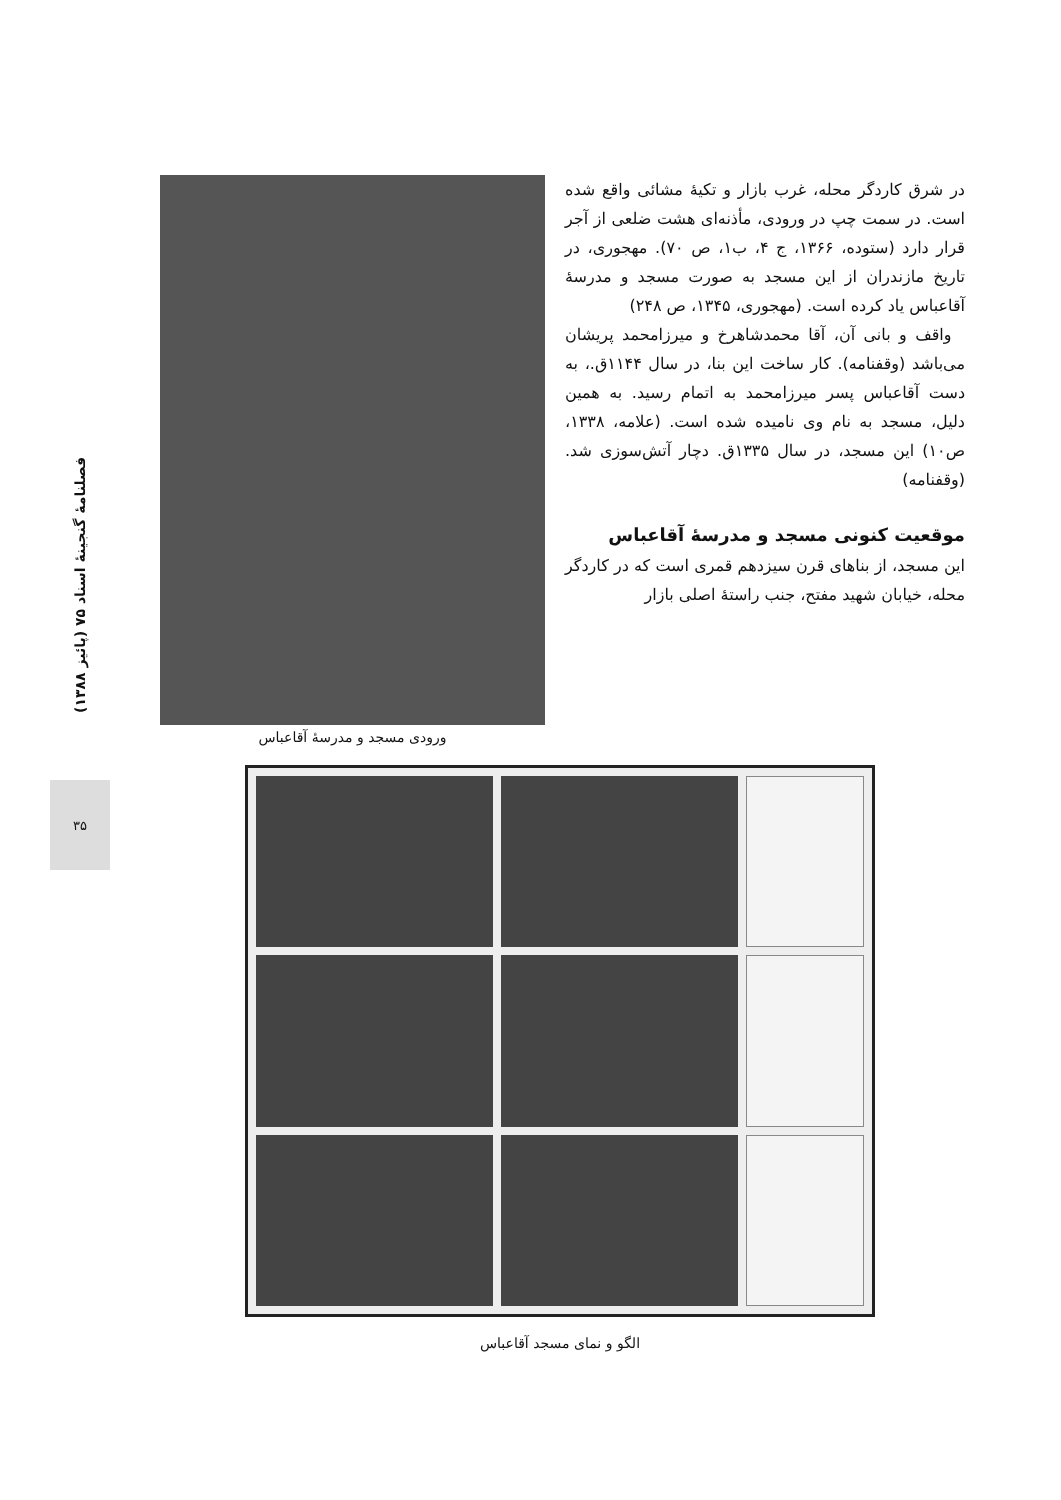فصلنامهٔ گنجینهٔ اسناد ۷۵ (پائیز ۱۳۸۸)
۳۵
در شرق کاردگر محله، غرب بازار و تکیهٔ مشائی واقع شده است. در سمت چپ در ورودی، مأذنه‌ای هشت ضلعی از آجر قرار دارد (ستوده، ۱۳۶۶، ج ۴، ب۱، ص ۷۰). مهجوری، در تاریخ مازندران از این مسجد به صورت مسجد و مدرسهٔ آقاعباس یاد کرده است. (مهجوری، ۱۳۴۵، ص ۲۴۸)
واقف و بانی آن، آقا محمدشاهرخ و میرزامحمد پریشان می‌باشد (وقفنامه). کار ساخت این بنا، در سال ۱۱۴۴ق.، به دست آقاعباس پسر میرزامحمد به اتمام رسید. به همین دلیل، مسجد به نام وی نامیده شده است. (علامه، ۱۳۳۸، ص۱۰) این مسجد، در سال ۱۳۳۵ق. دچار آتش‌سوزی شد. (وقفنامه)
موقعیت کنونی مسجد و مدرسهٔ آقاعباس
این مسجد، از بناهای قرن سیزدهم قمری است که در کاردگر محله، خیابان شهید مفتح، جنب راستهٔ اصلی بازار
ورودی مسجد و مدرسهٔ آقاعباس
الگو و نمای مسجد آقاعباس